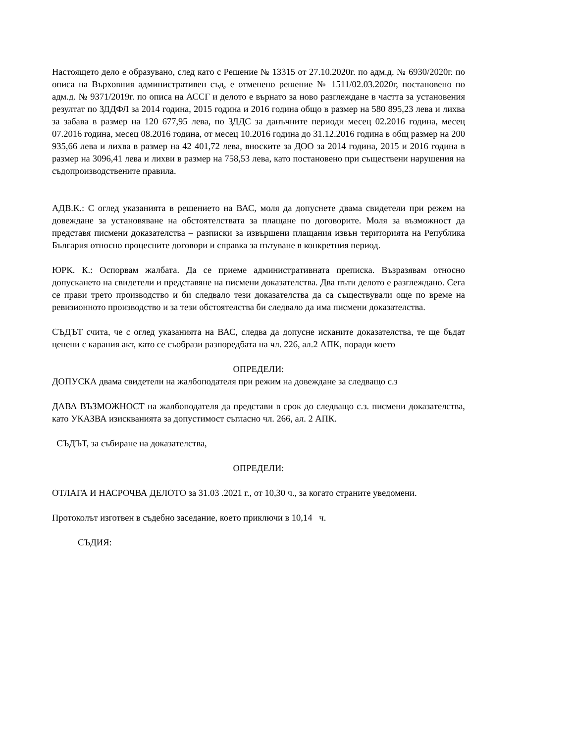Настоящето дело е образувано, след като с Решение № 13315 от 27.10.2020г. по адм.д. № 6930/2020г. по описа на Върховния административен съд, е отменено решение № 1511/02.03.2020г, постановено по адм.д. № 9371/2019г. по описа на АССГ и делото е върнато за ново разглеждане в частта за установения резултат по ЗДДФЛ за 2014 година, 2015 година и 2016 година общо в размер на 580 895,23 лева и лихва за забава в размер на 120 677,95 лева, по ЗДДС за данъчните периоди месец 02.2016 година, месец 07.2016 година, месец 08.2016 година, от месец 10.2016 година до 31.12.2016 година в общ размер на 200 935,66 лева и лихва в размер на 42 401,72 лева, вноските за ДОО за 2014 година, 2015 и 2016 година в размер на 3096,41 лева и лихви в размер на 758,53 лева, като постановено при съществени нарушения на съдопроизводствените правила.
АДВ.К.: С оглед указанията в решението на ВАС, моля да допуснете двама свидетели при режем на довеждане за установяване на обстоятелствата за плащане по договорите. Моля за възможност да представя писмени доказателства – разписки за извършени плащания извън територията на Република България относно процесните договори и справка за пътуване в конкретния период.
ЮРК. К.: Оспорвам жалбата. Да се приеме административната преписка. Възразявам относно допускането на свидетели и представяне на писмени доказателства. Два пъти делото е разглеждано. Сега се прави трето производство и би следвало тези доказателства да са съществували още по време на ревизионното производство и за тези обстоятелства би следвало да има писмени доказателства.
СЪДЪТ счита, че с оглед указанията на ВАС, следва да допусне исканите доказателства, те ще бъдат ценени с карания акт, като се съобрази разпоредбата на чл. 226, ал.2 АПК, поради което
ОПРЕДЕЛИ:
ДОПУСКА двама свидетели на жалбоподателя при режим на довеждане за следващо с.з
ДАВА ВЪЗМОЖНОСТ на жалбоподателя да представи в срок до следващо с.з. писмени доказателства, като УКАЗВА изискванията за допустимост съгласно чл. 266, ал. 2 АПК.
СЪДЪТ, за събиране на доказателства,
ОПРЕДЕЛИ:
ОТЛАГА И НАСРОЧВА ДЕЛОТО за 31.03 .2021 г., от 10,30 ч., за когато страните уведомени.
Протоколът изготвен в съдебно заседание, което приключи в 10,14 ч.
СЪДИЯ: